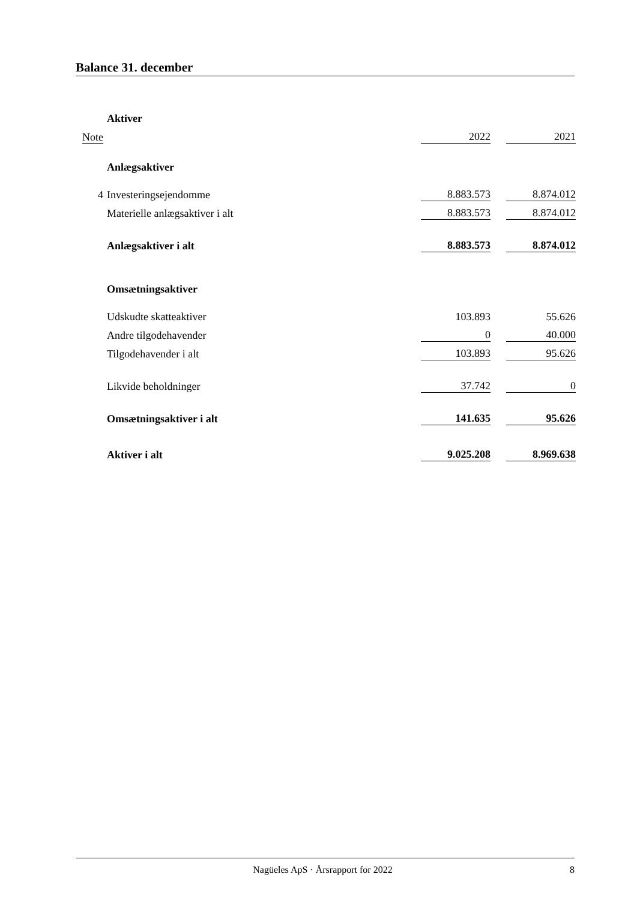Balance 31. december
| | Aktiver | | | | |
| Note | | | 2022 | | 2021 |
| | Anlægsaktiver | | | | |
| 4 | Investeringsejendomme | | 8.883.573 | | 8.874.012 |
| | Materielle anlægsaktiver i alt | | 8.883.573 | | 8.874.012 |
| | Anlægsaktiver i alt | | 8.883.573 | | 8.874.012 |
| | Omsætningsaktiver | | | | |
| | Udskudte skatteaktiver | | 103.893 | | 55.626 |
| | Andre tilgodehavender | | 0 | | 40.000 |
| | Tilgodehavender i alt | | 103.893 | | 95.626 |
| | Likvide beholdninger | | 37.742 | | 0 |
| | Omsætningsaktiver i alt | | 141.635 | | 95.626 |
| | Aktiver i alt | | 9.025.208 | | 8.969.638 |
Nagüeles ApS · Årsrapport for 2022 8